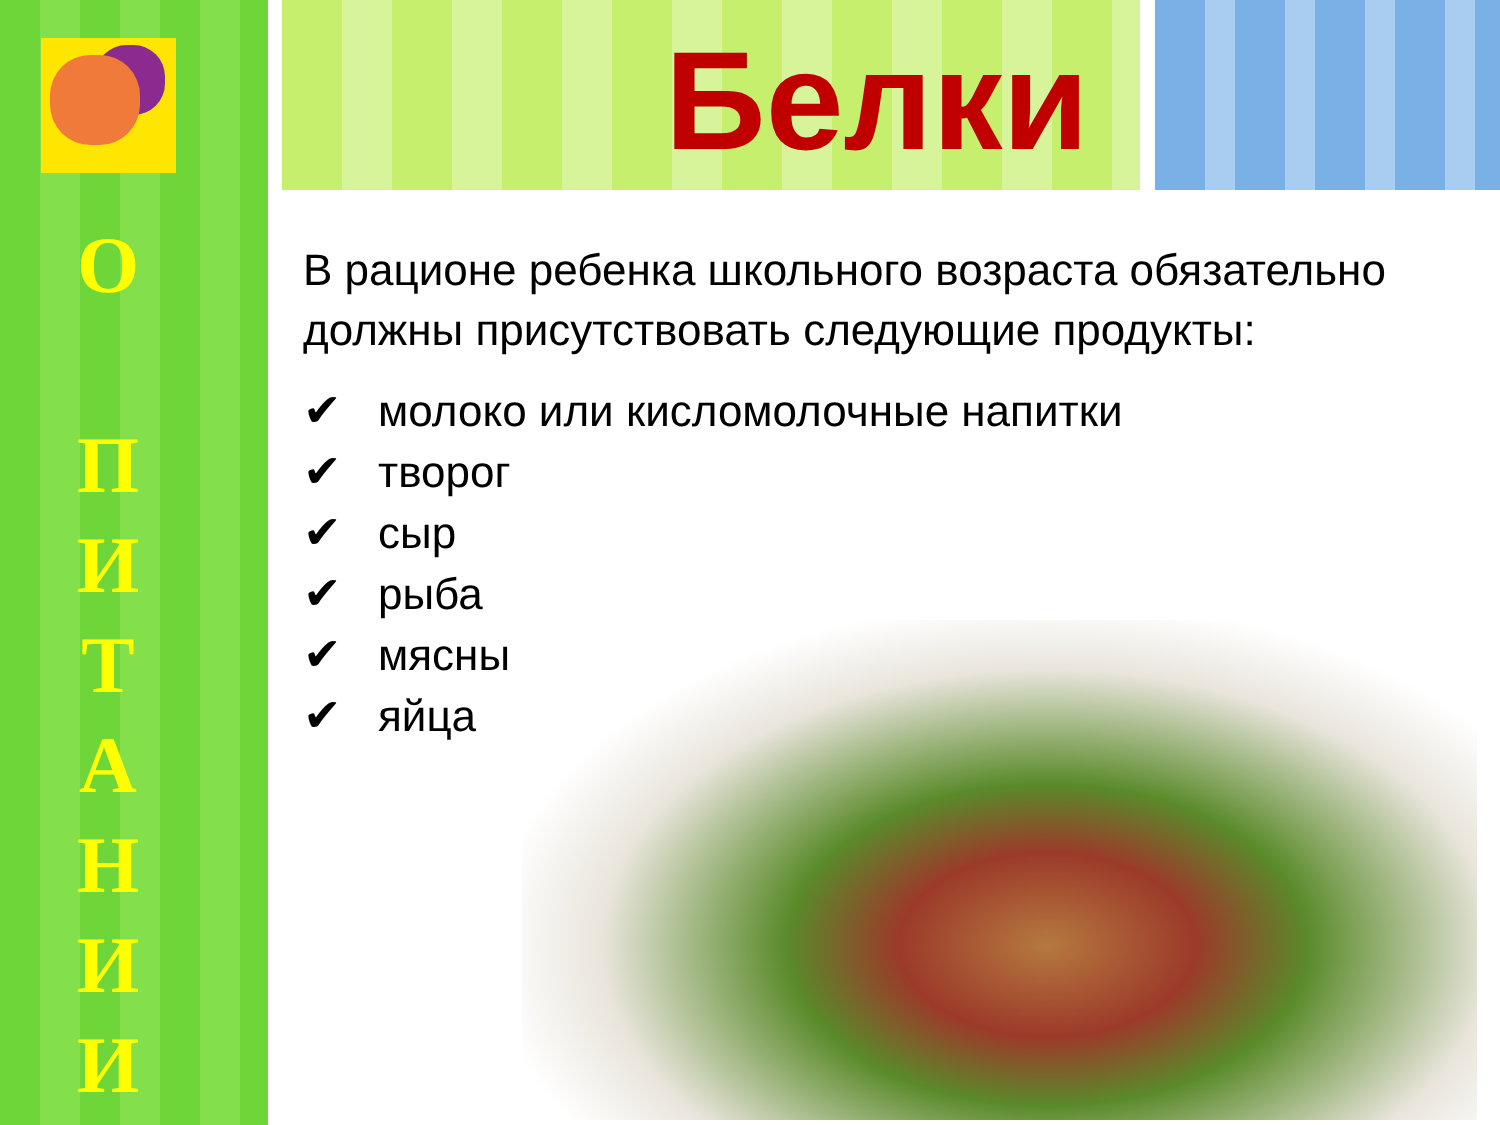О
П
И
Т
А
Н
И
И
Белки
В рационе ребенка школьного возраста обязательно должны присутствовать следующие продукты:
✔ молоко или кисломолочные напитки
✔ творог
✔ сыр
✔ рыба
✔ мясны
✔ яйца